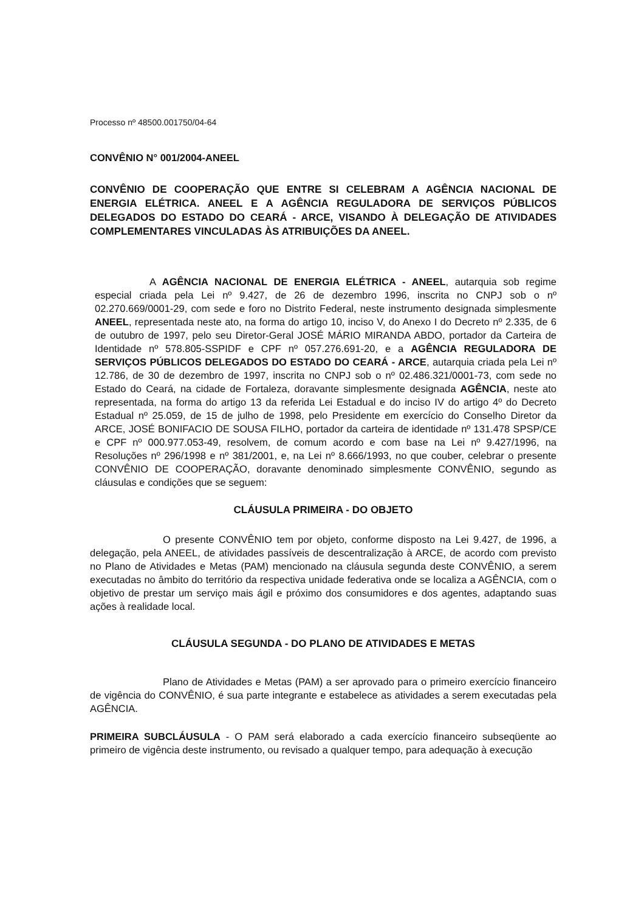Processo nº 48500.001750/04-64
CONVÊNIO N° 001/2004-ANEEL
CONVÊNIO DE COOPERAÇÃO QUE ENTRE SI CELEBRAM A AGÊNCIA NACIONAL DE ENERGIA ELÉTRICA. ANEEL E A AGÊNCIA REGULADORA DE SERVIÇOS PÚBLICOS DELEGADOS DO ESTADO DO CEARÁ - ARCE, VISANDO À DELEGAÇÃO DE ATIVIDADES COMPLEMENTARES VINCULADAS ÀS ATRIBUIÇÕES DA ANEEL.
A AGÊNCIA NACIONAL DE ENERGIA ELÉTRICA - ANEEL, autarquia sob regime especial criada pela Lei nº 9.427, de 26 de dezembro 1996, inscrita no CNPJ sob o nº 02.270.669/0001-29, com sede e foro no Distrito Federal, neste instrumento designada simplesmente ANEEL, representada neste ato, na forma do artigo 10, inciso V, do Anexo I do Decreto nº 2.335, de 6 de outubro de 1997, pelo seu Diretor-Geral JOSÉ MÁRIO MIRANDA ABDO, portador da Carteira de Identidade nº 578.805-SSPIDF e CPF nº 057.276.691-20, e a AGÊNCIA REGULADORA DE SERVIÇOS PÚBLICOS DELEGADOS DO ESTADO DO CEARÁ - ARCE, autarquia criada pela Lei nº 12.786, de 30 de dezembro de 1997, inscrita no CNPJ sob o nº 02.486.321/0001-73, com sede no Estado do Ceará, na cidade de Fortaleza, doravante simplesmente designada AGÊNCIA, neste ato representada, na forma do artigo 13 da referida Lei Estadual e do inciso IV do artigo 4º do Decreto Estadual nº 25.059, de 15 de julho de 1998, pelo Presidente em exercício do Conselho Diretor da ARCE, JOSÉ BONIFACIO DE SOUSA FILHO, portador da carteira de identidade nº 131.478 SPSP/CE e CPF nº 000.977.053-49, resolvem, de comum acordo e com base na Lei nº 9.427/1996, na Resoluções nº 296/1998 e nº 381/2001, e, na Lei nº 8.666/1993, no que couber, celebrar o presente CONVÊNIO DE COOPERAÇÃO, doravante denominado simplesmente CONVÊNIO, segundo as cláusulas e condições que se seguem:
CLÁUSULA PRIMEIRA - DO OBJETO
O presente CONVÊNIO tem por objeto, conforme disposto na Lei 9.427, de 1996, a delegação, pela ANEEL, de atividades passíveis de descentralização à ARCE, de acordo com previsto no Plano de Atividades e Metas (PAM) mencionado na cláusula segunda deste CONVÊNIO, a serem executadas no âmbito do território da respectiva unidade federativa onde se localiza a AGÊNCIA, com o objetivo de prestar um serviço mais ágil e próximo dos consumidores e dos agentes, adaptando suas ações à realidade local.
CLÁUSULA SEGUNDA - DO PLANO DE ATIVIDADES E METAS
Plano de Atividades e Metas (PAM) a ser aprovado para o primeiro exercício financeiro de vigência do CONVÊNIO, é sua parte integrante e estabelece as atividades a serem executadas pela AGÊNCIA.
PRIMEIRA SUBCLÁUSULA - O PAM será elaborado a cada exercício financeiro subseqüente ao primeiro de vigência deste instrumento, ou revisado a qualquer tempo, para adequação à execução